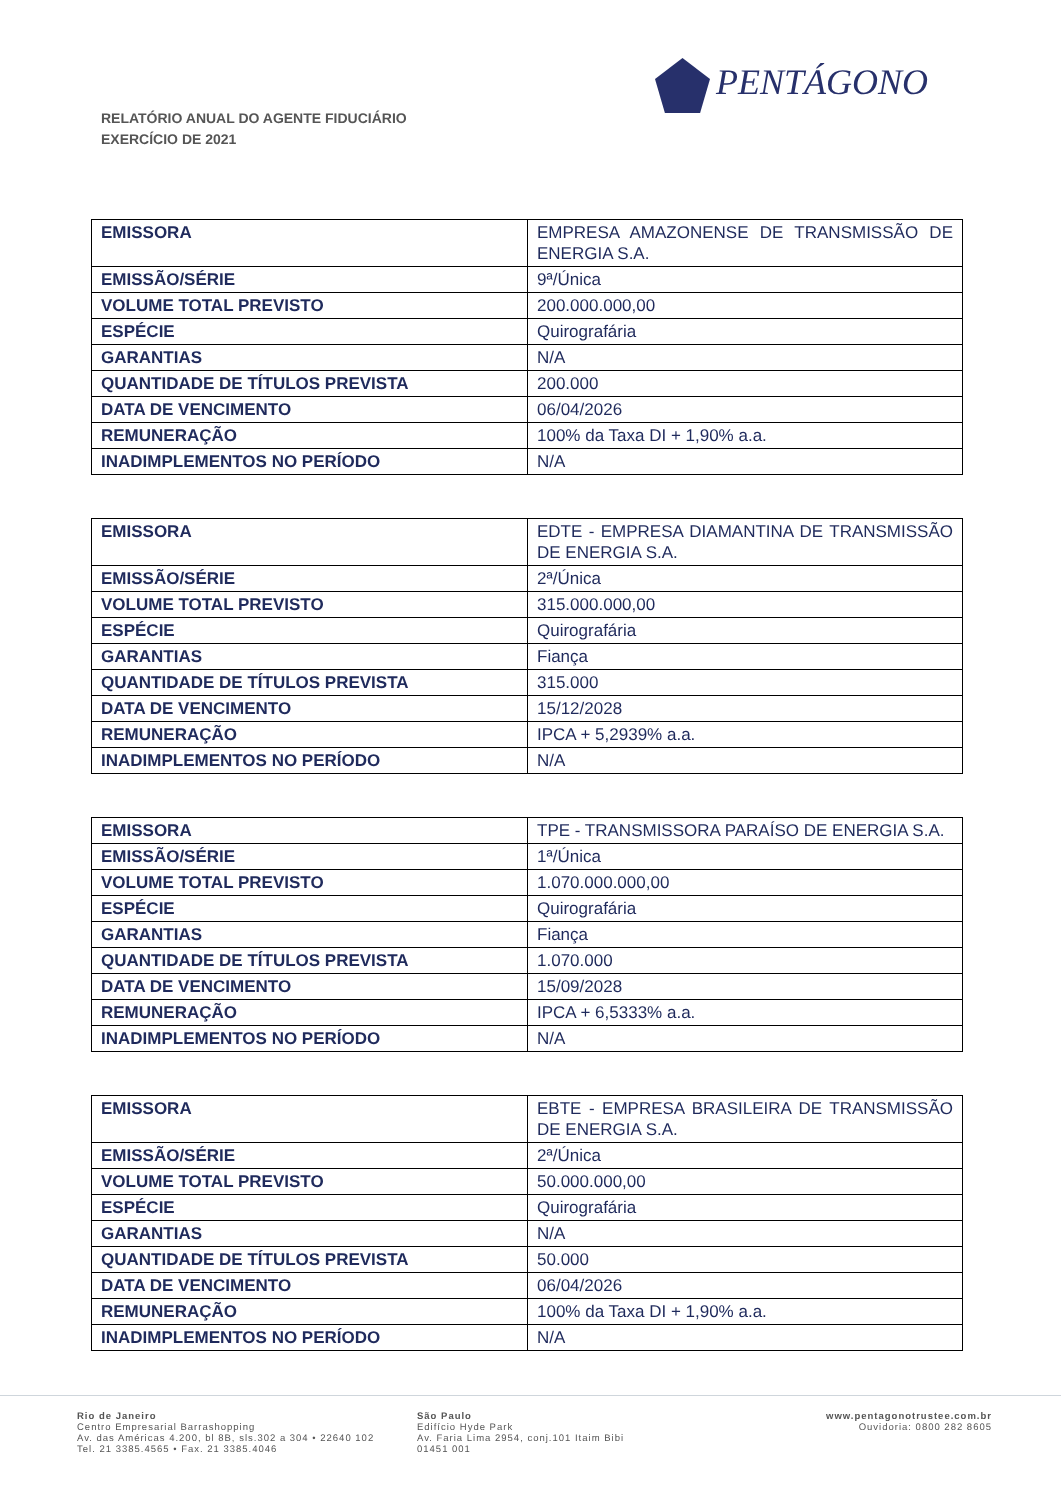RELATÓRIO ANUAL DO AGENTE FIDUCIÁRIO
EXERCÍCIO DE 2021
PENTÁGONO
| EMISSORA | EMPRESA AMAZONENSE DE TRANSMISSÃO DE ENERGIA S.A. |
| EMISSÃO/SÉRIE | 9ª/Única |
| VOLUME TOTAL PREVISTO | 200.000.000,00 |
| ESPÉCIE | Quirografária |
| GARANTIAS | N/A |
| QUANTIDADE DE TÍTULOS PREVISTA | 200.000 |
| DATA DE VENCIMENTO | 06/04/2026 |
| REMUNERAÇÃO | 100% da Taxa DI + 1,90% a.a. |
| INADIMPLEMENTOS NO PERÍODO | N/A |
| EMISSORA | EDTE - EMPRESA DIAMANTINA DE TRANSMISSÃO DE ENERGIA S.A. |
| EMISSÃO/SÉRIE | 2ª/Única |
| VOLUME TOTAL PREVISTO | 315.000.000,00 |
| ESPÉCIE | Quirografária |
| GARANTIAS | Fiança |
| QUANTIDADE DE TÍTULOS PREVISTA | 315.000 |
| DATA DE VENCIMENTO | 15/12/2028 |
| REMUNERAÇÃO | IPCA + 5,2939% a.a. |
| INADIMPLEMENTOS NO PERÍODO | N/A |
| EMISSORA | TPE - TRANSMISSORA PARAÍSO DE ENERGIA S.A. |
| EMISSÃO/SÉRIE | 1ª/Única |
| VOLUME TOTAL PREVISTO | 1.070.000.000,00 |
| ESPÉCIE | Quirografária |
| GARANTIAS | Fiança |
| QUANTIDADE DE TÍTULOS PREVISTA | 1.070.000 |
| DATA DE VENCIMENTO | 15/09/2028 |
| REMUNERAÇÃO | IPCA + 6,5333% a.a. |
| INADIMPLEMENTOS NO PERÍODO | N/A |
| EMISSORA | EBTE - EMPRESA BRASILEIRA DE TRANSMISSÃO DE ENERGIA S.A. |
| EMISSÃO/SÉRIE | 2ª/Única |
| VOLUME TOTAL PREVISTO | 50.000.000,00 |
| ESPÉCIE | Quirografária |
| GARANTIAS | N/A |
| QUANTIDADE DE TÍTULOS PREVISTA | 50.000 |
| DATA DE VENCIMENTO | 06/04/2026 |
| REMUNERAÇÃO | 100% da Taxa DI + 1,90% a.a. |
| INADIMPLEMENTOS NO PERÍODO | N/A |
Rio de Janeiro
Centro Empresarial Barrashopping
Av. das Américas 4.200, bl 8B, sls.302 a 304 • 22640 102
Tel. 21 3385.4565 • Fax. 21 3385.4046
São Paulo
Edifício Hyde Park
Av. Faria Lima 2954, conj.101 Itaim Bibi
01451 001
www.pentagonotrustee.com.br
Ouvidoria: 0800 282 8605